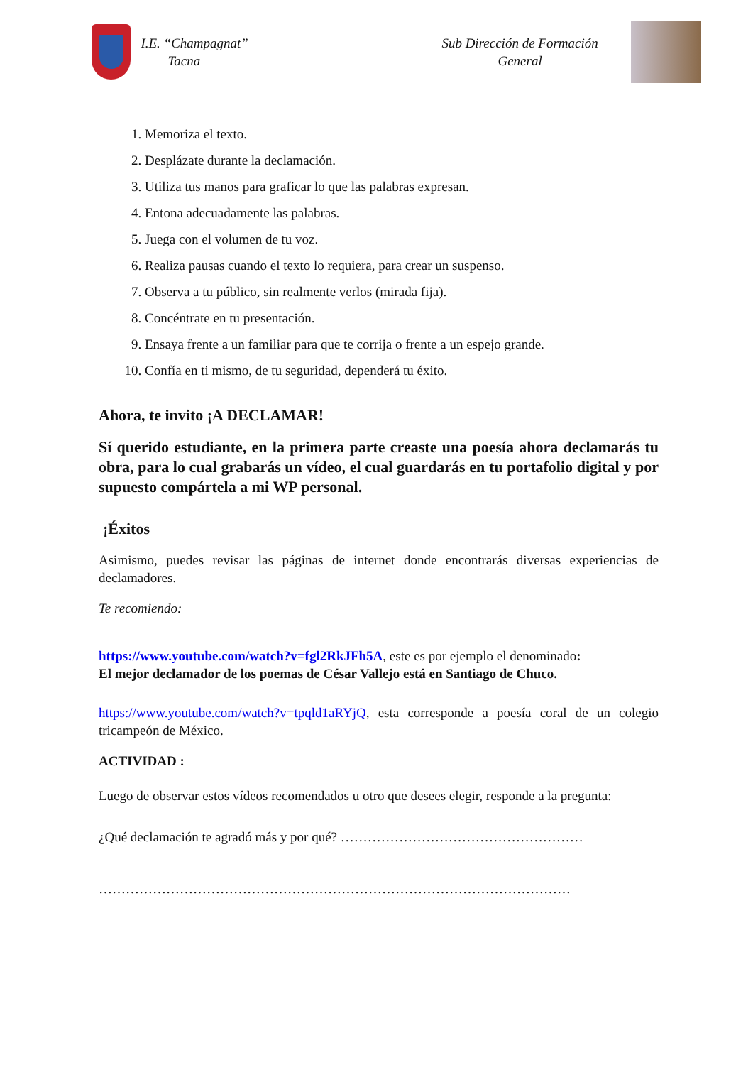I.E. “Champagnat”
Tacna
Sub Dirección de Formación
General
1. Memoriza el texto.
2. Desplázate durante la declamación.
3. Utiliza tus manos para graficar lo que las palabras expresan.
4. Entona adecuadamente las palabras.
5. Juega con el volumen de tu voz.
6. Realiza pausas cuando el texto lo requiera, para crear un suspenso.
7. Observa a tu público, sin realmente verlos (mirada fija).
8. Concéntrate en tu presentación.
9. Ensaya frente a un familiar para que te corrija o frente a un espejo grande.
10. Confía en ti mismo, de tu seguridad, dependerá tu éxito.
Ahora, te invito ¡A DECLAMAR!
Sí querido estudiante, en la primera parte creaste una poesía ahora declamarás tu obra, para lo cual grabarás un vídeo, el cual guardarás en tu portafolio digital y por supuesto compártela a mi WP personal.
¡Éxitos
Asimismo, puedes revisar las páginas de internet donde encontrarás diversas experiencias de declamadores.
Te recomiendo:
https://www.youtube.com/watch?v=fgl2RkJFh5A, este es por ejemplo el denominado:
El mejor declamador de los poemas de César Vallejo está en Santiago de Chuco.
https://www.youtube.com/watch?v=tpqld1aRYjQ, esta corresponde a poesía coral de un colegio tricampeón de México.
ACTIVIDAD :
Luego de observar estos vídeos recomendados u otro que desees elegir, responde a la pregunta:
¿Qué declamación te agradó más y por qué? ………………………………………………
……………………………………………………………………………………………